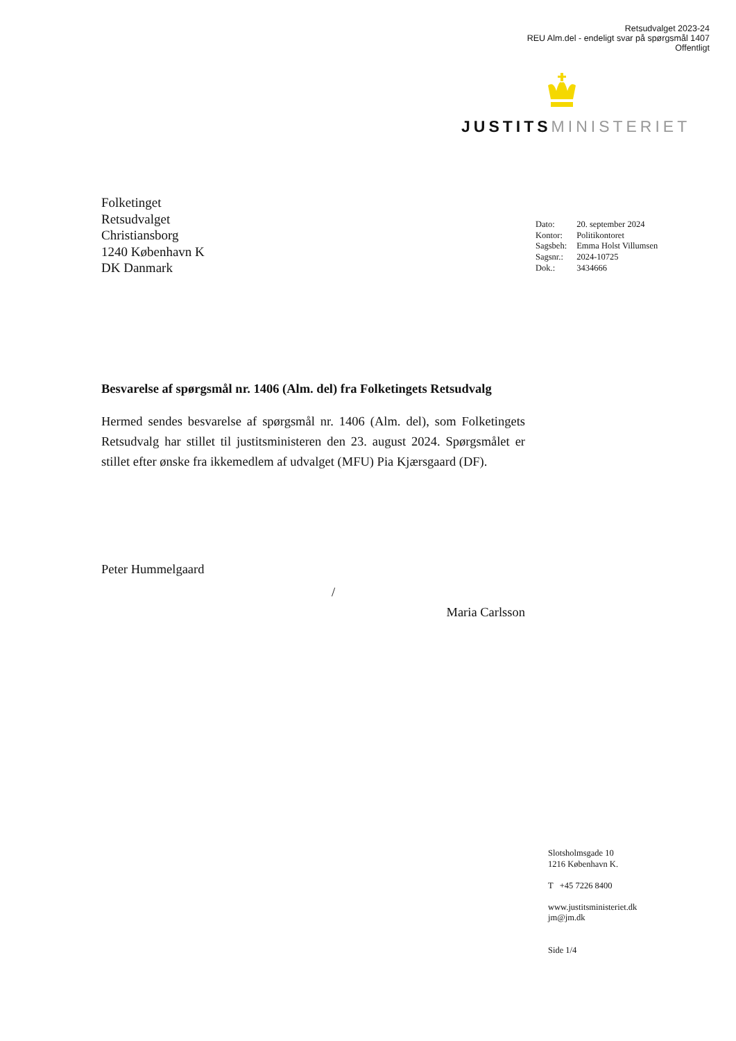Retsudvalget 2023-24
REU Alm.del - endeligt svar på spørgsmål 1407
Offentligt
JUSTITS MINISTERIET
Folketinget
Retsudvalget
Christiansborg
1240 København K
DK Danmark
| Dato: | 20. september 2024 |
| Kontor: | Politikontoret |
| Sagsbeh: | Emma Holst Villumsen |
| Sagsnr.: | 2024-10725 |
| Dok.: | 3434666 |
Besvarelse af spørgsmål nr. 1406 (Alm. del) fra Folketingets Retsudvalg
Hermed sendes besvarelse af spørgsmål nr. 1406 (Alm. del), som Folketingets Retsudvalg har stillet til justitsministeren den 23. august 2024. Spørgsmålet er stillet efter ønske fra ikkemedlem af udvalget (MFU) Pia Kjærsgaard (DF).
Peter Hummelgaard
/
Maria Carlsson
Slotsholmsgade 10
1216 København K.
T +45 7226 8400
www.justitsministeriet.dk
jm@jm.dk
Side 1/4